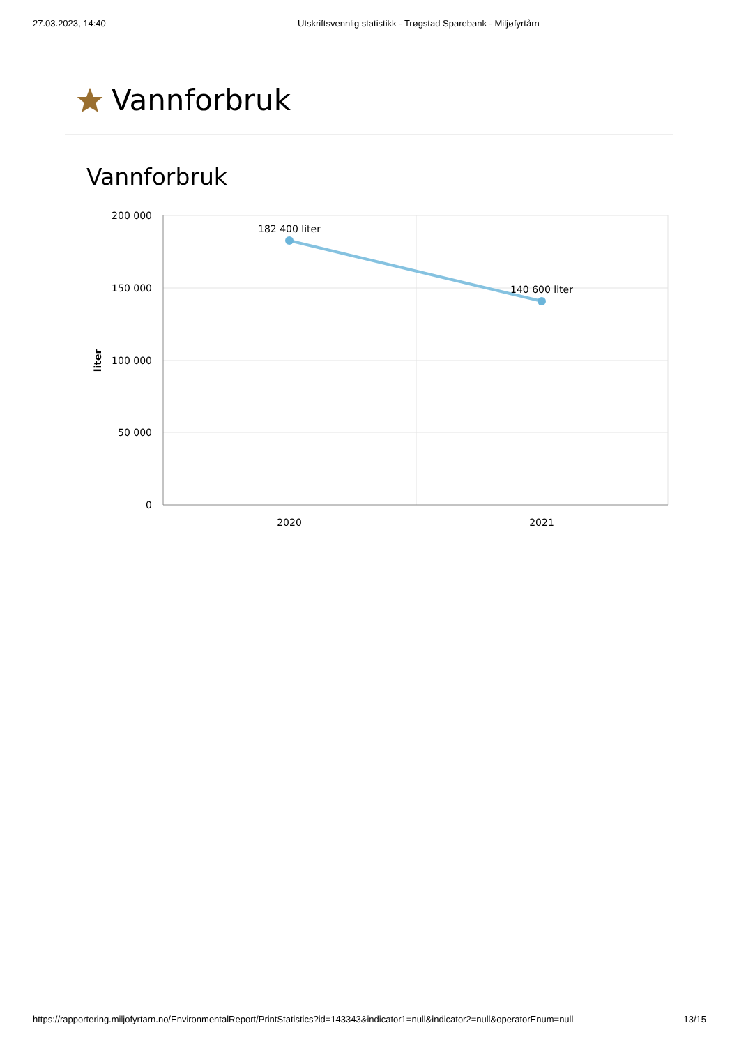27.03.2023, 14:40 Utskriftsvennlig statistikk - Trøgstad Sparebank - Miljøfyrtårn
Vannforbruk
Vannforbruk
200 000
150 000
100 000
50 000
0
liter
2020
2021
182 400 liter
140 600 liter
https://rapportering.miljofyrtarn.no/EnvironmentalReport/PrintStatistics?id=143343&indicator1=null&indicator2=null&operatorEnum=null 13/15